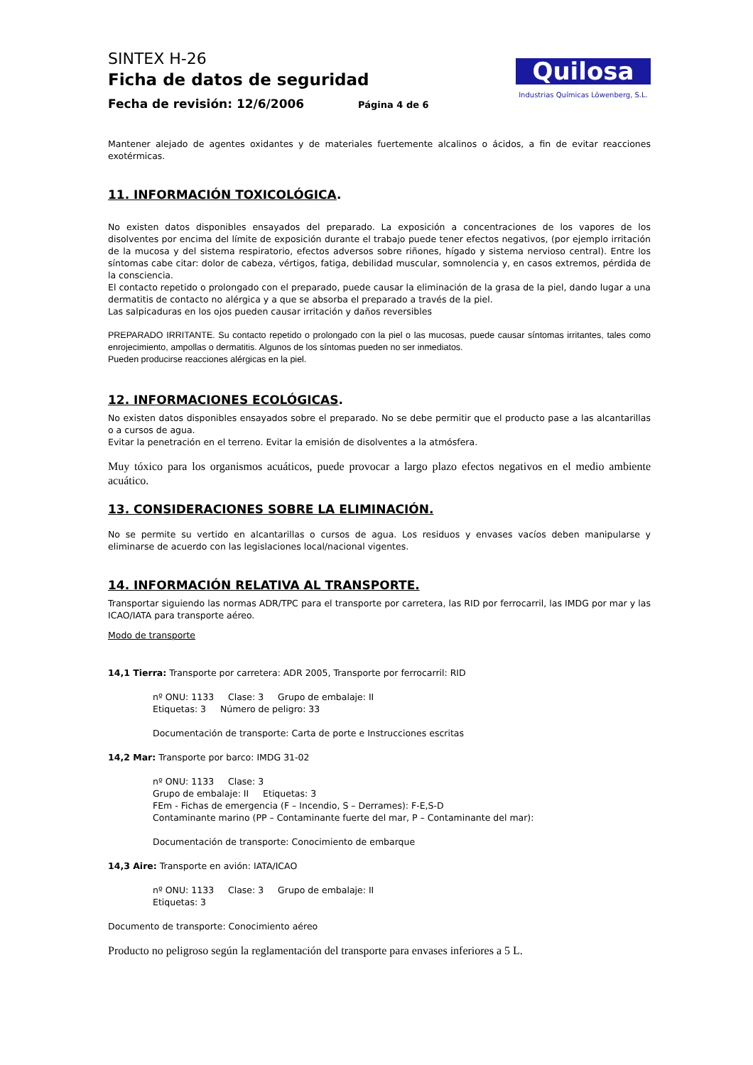SINTEX H-26
Ficha de datos de seguridad
Fecha de revisión: 12/6/2006 Página 4 de 6
Quilosa
Industrias Químicas Löwenberg, S.L.
Mantener alejado de agentes oxidantes y de materiales fuertemente alcalinos o ácidos, a fin de evitar reacciones exotérmicas.
11. INFORMACIÓN TOXICOLÓGICA.
No existen datos disponibles ensayados del preparado. La exposición a concentraciones de los vapores de los disolventes por encima del límite de exposición durante el trabajo puede tener efectos negativos, (por ejemplo irritación de la mucosa y del sistema respiratorio, efectos adversos sobre riñones, hígado y sistema nervioso central). Entre los síntomas cabe citar: dolor de cabeza, vértigos, fatiga, debilidad muscular, somnolencia y, en casos extremos, pérdida de la consciencia.
El contacto repetido o prolongado con el preparado, puede causar la eliminación de la grasa de la piel, dando lugar a una dermatitis de contacto no alérgica y a que se absorba el preparado a través de la piel.
Las salpicaduras en los ojos pueden causar irritación y daños reversibles
PREPARADO IRRITANTE. Su contacto repetido o prolongado con la piel o las mucosas, puede causar síntomas irritantes, tales como enrojecimiento, ampollas o dermatitis. Algunos de los síntomas pueden no ser inmediatos.
Pueden producirse reacciones alérgicas en la piel.
12. INFORMACIONES ECOLÓGICAS.
No existen datos disponibles ensayados sobre el preparado. No se debe permitir que el producto pase a las alcantarillas o a cursos de agua.
Evitar la penetración en el terreno. Evitar la emisión de disolventes a la atmósfera.
Muy tóxico para los organismos acuáticos, puede provocar a largo plazo efectos negativos en el medio ambiente acuático.
13. CONSIDERACIONES SOBRE LA ELIMINACIÓN.
No se permite su vertido en alcantarillas o cursos de agua. Los residuos y envases vacíos deben manipularse y eliminarse de acuerdo con las legislaciones local/nacional vigentes.
14. INFORMACIÓN RELATIVA AL TRANSPORTE.
Transportar siguiendo las normas ADR/TPC para el transporte por carretera, las RID por ferrocarril, las IMDG por mar y las ICAO/IATA para transporte aéreo.
Modo de transporte
14,1 Tierra: Transporte por carretera: ADR 2005, Transporte por ferrocarril: RID
nº ONU: 1133 Clase: 3 Grupo de embalaje: II
Etiquetas: 3 Número de peligro: 33
Documentación de transporte: Carta de porte e Instrucciones escritas
14,2 Mar: Transporte por barco: IMDG 31-02
nº ONU: 1133 Clase: 3
Grupo de embalaje: II Etiquetas: 3
FEm - Fichas de emergencia (F – Incendio, S – Derrames): F-E,S-D
Contaminante marino (PP – Contaminante fuerte del mar, P – Contaminante del mar):
Documentación de transporte: Conocimiento de embarque
14,3 Aire: Transporte en avión: IATA/ICAO
nº ONU: 1133 Clase: 3 Grupo de embalaje: II
Etiquetas: 3
Documento de transporte: Conocimiento aéreo
Producto no peligroso según la reglamentación del transporte para envases inferiores a 5 L.